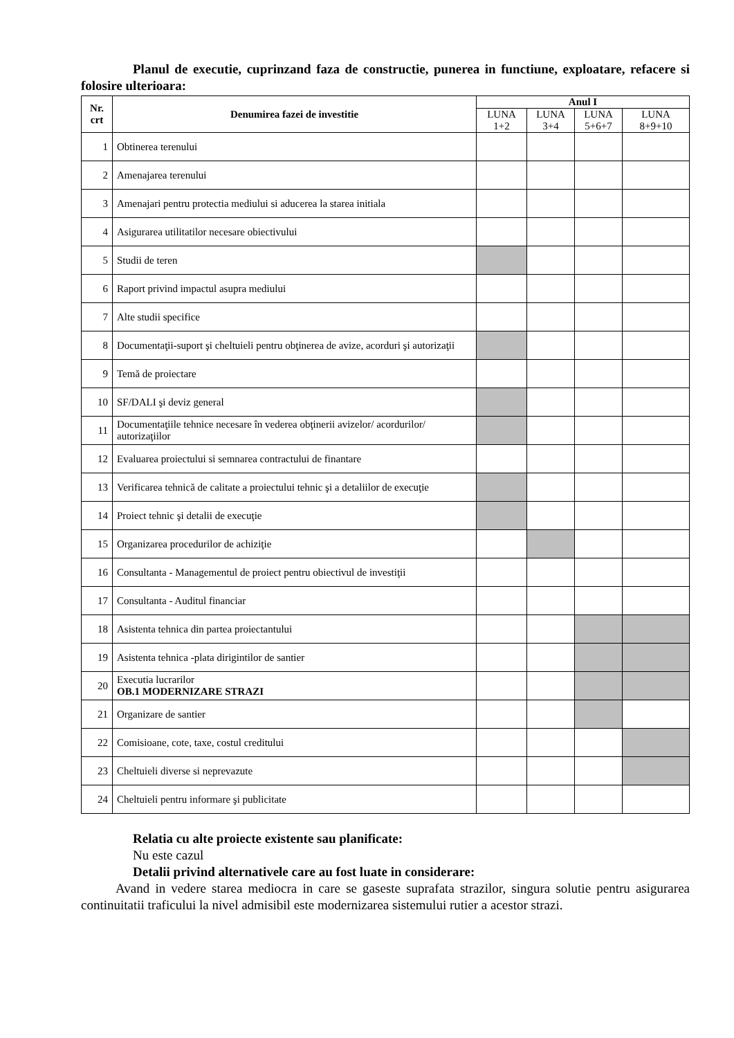Planul de executie, cuprinzand faza de constructie, punerea in functiune, exploatare, refacere si folosire ulterioara:
| Nr. crt | Denumirea fazei de investitie | Anul I | | | |
| --- | --- | --- | --- | --- | --- |
| | | LUNA 1+2 | LUNA 3+4 | LUNA 5+6+7 | LUNA 8+9+10 |
| 1 | Obtinerea terenului | | | | |
| 2 | Amenajarea terenului | | | | |
| 3 | Amenajari pentru protectia mediului si aducerea la starea initiala | | | | |
| 4 | Asigurarea utilitatilor necesare obiectivului | | | | |
| 5 | Studii de teren | | | | |
| 6 | Raport privind impactul asupra mediului | | | | |
| 7 | Alte studii specifice | | | | |
| 8 | Documentaţii-suport şi cheltuieli pentru obţinerea de avize, acorduri şi autorizaţii | | | | |
| 9 | Temă de proiectare | | | | |
| 10 | SF/DALI şi deviz general | | | | |
| 11 | Documentaţiile tehnice necesare în vederea obţinerii avizelor/ acordurilor/ autorizaţiilor | | | | |
| 12 | Evaluarea proiectului si semnarea contractului de finantare | | | | |
| 13 | Verificarea tehnică de calitate a proiectului tehnic şi a detaliilor de execuţie | | | | |
| 14 | Proiect tehnic şi detalii de execuţie | | | | |
| 15 | Organizarea procedurilor de achiziţie | | | | |
| 16 | Consultanta - Managementul de proiect pentru obiectivul de investiţii | | | | |
| 17 | Consultanta - Auditul financiar | | | | |
| 18 | Asistenta tehnica din partea proiectantului | | | | |
| 19 | Asistenta tehnica -plata dirigintilor de santier | | | | |
| 20 | Executia lucrarilor OB.1 MODERNIZARE STRAZI | | | | |
| 21 | Organizare de santier | | | | |
| 22 | Comisioane, cote, taxe, costul creditului | | | | |
| 23 | Cheltuieli diverse si neprevazute | | | | |
| 24 | Cheltuieli pentru informare şi publicitate | | | | |
Relatia cu alte proiecte existente sau planificate:
Nu este cazul
Detalii privind alternativele care au fost luate in considerare:
Avand in vedere starea mediocra in care se gaseste suprafata strazilor, singura solutie pentru asigurarea continuitatii traficului la nivel admisibil este modernizarea sistemului rutier a acestor strazi.